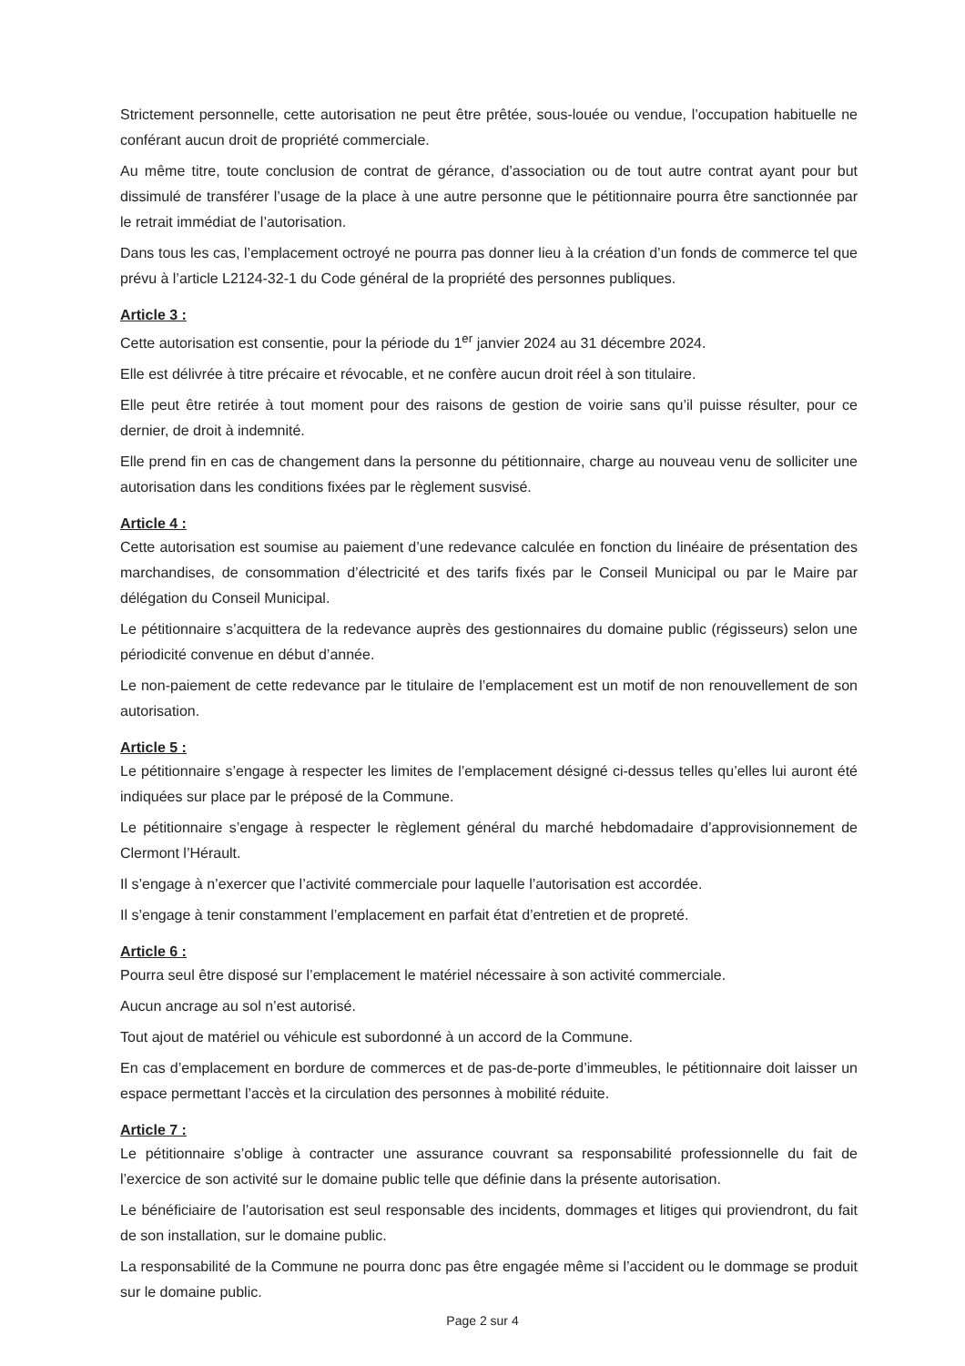Strictement personnelle, cette autorisation ne peut être prêtée, sous-louée ou vendue, l’occupation habituelle ne conférant aucun droit de propriété commerciale.
Au même titre, toute conclusion de contrat de gérance, d’association ou de tout autre contrat ayant pour but dissimulé de transférer l’usage de la place à une autre personne que le pétitionnaire pourra être sanctionnée par le retrait immédiat de l’autorisation.
Dans tous les cas, l’emplacement octroyé ne pourra pas donner lieu à la création d’un fonds de commerce tel que prévu à l’article L2124-32-1 du Code général de la propriété des personnes publiques.
Article 3 :
Cette autorisation est consentie, pour la période du 1<sup>er</sup> janvier 2024 au 31 décembre 2024.
Elle est délivrée à titre précaire et révocable, et ne confère aucun droit réel à son titulaire.
Elle peut être retirée à tout moment pour des raisons de gestion de voirie sans qu’il puisse résulter, pour ce dernier, de droit à indemnité.
Elle prend fin en cas de changement dans la personne du pétitionnaire, charge au nouveau venu de solliciter une autorisation dans les conditions fixées par le règlement susvisé.
Article 4 :
Cette autorisation est soumise au paiement d’une redevance calculée en fonction du linéaire de présentation des marchandises, de consommation d’électricité et des tarifs fixés par le Conseil Municipal ou par le Maire par délégation du Conseil Municipal.
Le pétitionnaire s’acquittera de la redevance auprès des gestionnaires du domaine public (régisseurs) selon une périodicité convenue en début d’année.
Le non-paiement de cette redevance par le titulaire de l’emplacement est un motif de non renouvellement de son autorisation.
Article 5 :
Le pétitionnaire s’engage à respecter les limites de l’emplacement désigné ci-dessus telles qu’elles lui auront été indiquées sur place par le préposé de la Commune.
Le pétitionnaire s’engage à respecter le règlement général du marché hebdomadaire d’approvisionnement de Clermont l’Hérault.
Il s’engage à n’exercer que l’activité commerciale pour laquelle l’autorisation est accordée.
Il s’engage à tenir constamment l’emplacement en parfait état d’entretien et de propreté.
Article 6 :
Pourra seul être disposé sur l’emplacement le matériel nécessaire à son activité commerciale.
Aucun ancrage au sol n’est autorisé.
Tout ajout de matériel ou véhicule est subordonné à un accord de la Commune.
En cas d’emplacement en bordure de commerces et de pas-de-porte d’immeubles, le pétitionnaire doit laisser un espace permettant l’accès et la circulation des personnes à mobilité réduite.
Article 7 :
Le pétitionnaire s’oblige à contracter une assurance couvrant sa responsabilité professionnelle du fait de l’exercice de son activité sur le domaine public telle que définie dans la présente autorisation.
Le bénéficiaire de l’autorisation est seul responsable des incidents, dommages et litiges qui proviendront, du fait de son installation, sur le domaine public.
La responsabilité de la Commune ne pourra donc pas être engagée même si l’accident ou le dommage se produit sur le domaine public.
Page 2 sur 4